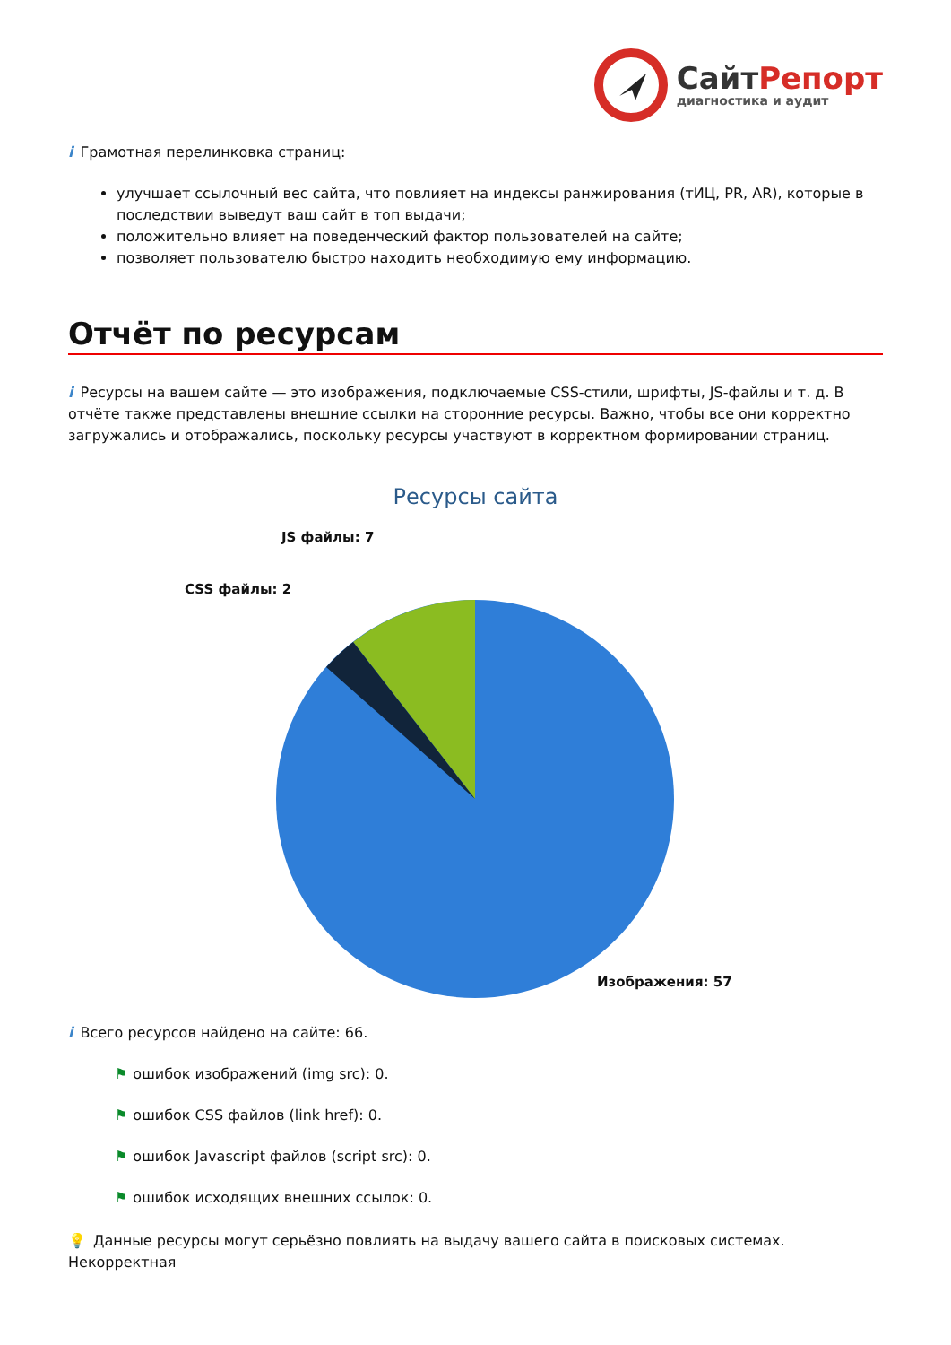СайтРепорт
диагностика и аудит
i Грамотная перелинковка страниц:
улучшает ссылочный вес сайта, что повлияет на индексы ранжирования (тИЦ, PR, AR), которые в последствии выведут ваш сайт в топ выдачи;
положительно влияет на поведенческий фактор пользователей на сайте;
позволяет пользователю быстро находить необходимую ему информацию.
Отчёт по ресурсам
i Ресурсы на вашем сайте — это изображения, подключаемые CSS-стили, шрифты, JS-файлы и т. д. В отчёте также представлены внешние ссылки на сторонние ресурсы. Важно, чтобы все они корректно загружались и отображались, поскольку ресурсы участвуют в корректном формировании страниц.
Ресурсы сайта
JS файлы: 7
CSS файлы: 2
Изображения: 57
i Всего ресурсов найдено на сайте: 66.
⚑ ошибок изображений (img src): 0.
⚑ ошибок CSS файлов (link href): 0.
⚑ ошибок Javascript файлов (script src): 0.
⚑ ошибок исходящих внешних ссылок: 0.
💡 Данные ресурсы могут серьёзно повлиять на выдачу вашего сайта в поисковых системах. Некорректная